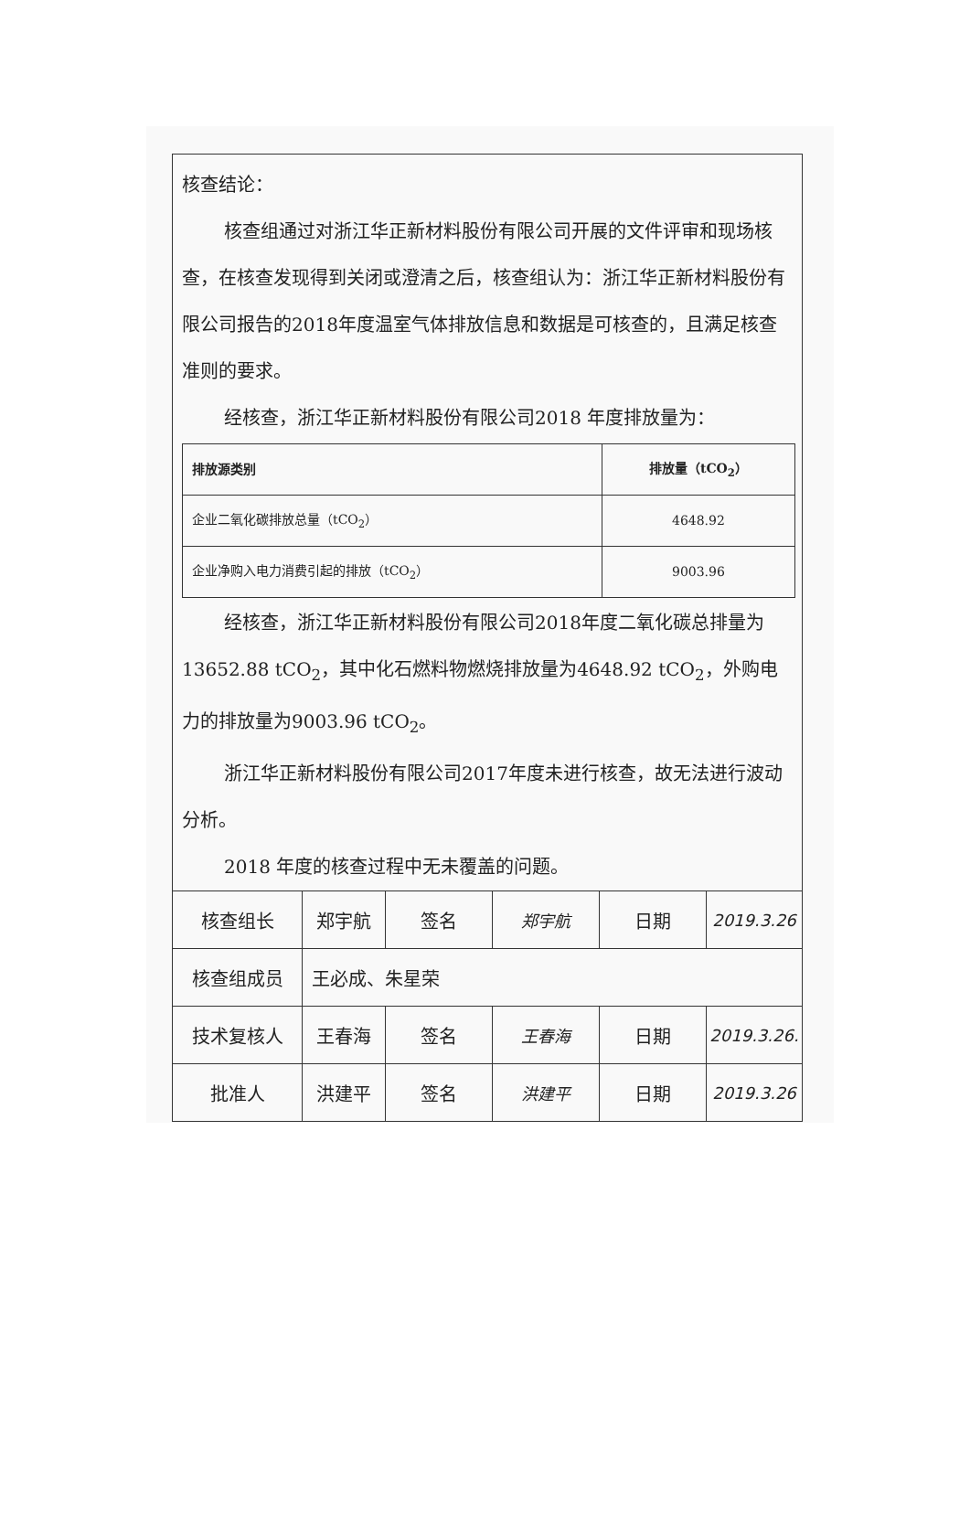核查结论：
核查组通过对浙江华正新材料股份有限公司开展的文件评审和现场核查，在核查发现得到关闭或澄清之后，核查组认为：浙江华正新材料股份有限公司报告的2018年度温室气体排放信息和数据是可核查的，且满足核查准则的要求。
经核查，浙江华正新材料股份有限公司2018 年度排放量为：
| 排放源类别 | 排放量（tCO<sub>2</sub>） |
| --- | --- |
| 企业二氧化碳排放总量（tCO<sub>2</sub>） | 4648.92 |
| 企业净购入电力消费引起的排放（tCO<sub>2</sub>） | 9003.96 |
经核查，浙江华正新材料股份有限公司2018年度二氧化碳总排量为13652.88 tCO<sub>2</sub>，其中化石燃料物燃烧排放量为4648.92 tCO<sub>2</sub>，外购电力的排放量为9003.96 tCO<sub>2</sub>。
浙江华正新材料股份有限公司2017年度未进行核查，故无法进行波动分析。
2018 年度的核查过程中无未覆盖的问题。
| 核查组长 | 郑宇航 | 签名 | 郑宇航 | 日期 | 2019.3.26 |
| 核查组成员 | 王必成、朱星荣 | | | | |
| 技术复核人 | 王春海 | 签名 | 王春海 | 日期 | 2019.3.26. |
| 批准人 | 洪建平 | 签名 | 洪建平 | 日期 | 2019.3.26 |